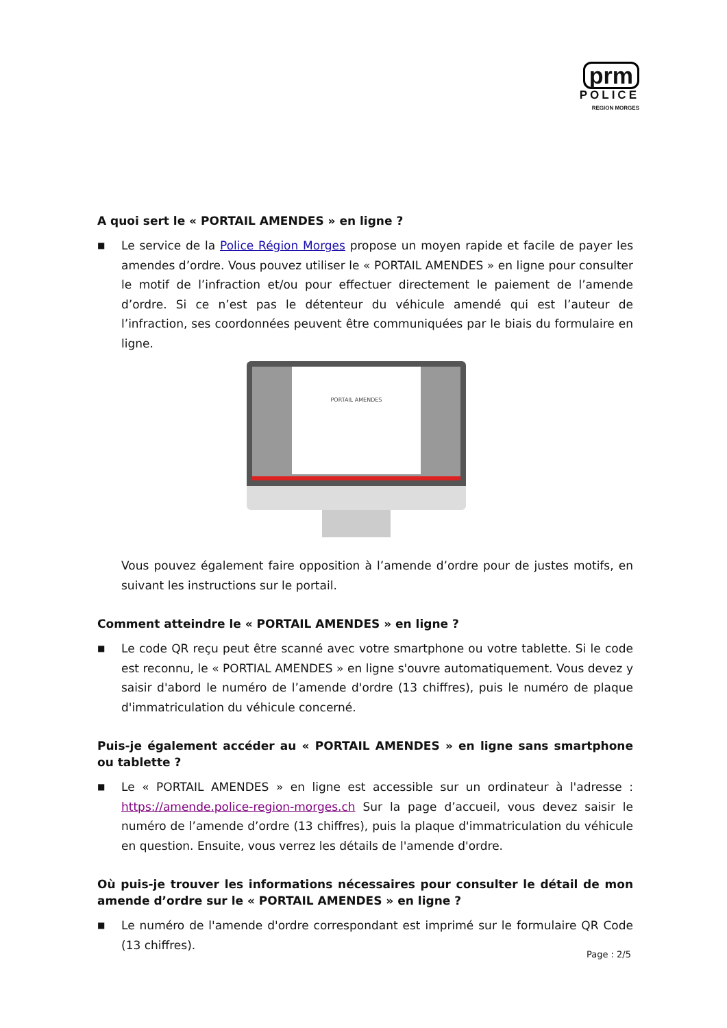prm
POLICE
REGION MORGES
A quoi sert le « PORTAIL AMENDES » en ligne ?
■
Le service de la Police Région Morges propose un moyen rapide et facile de payer les amendes d’ordre. Vous pouvez utiliser le « PORTAIL AMENDES » en ligne pour consulter le motif de l’infraction et/ou pour effectuer directement le paiement de l’amende d’ordre. Si ce n’est pas le détenteur du véhicule amendé qui est l’auteur de l’infraction, ses coordonnées peuvent être communiquées par le biais du formulaire en ligne.
PORTAIL AMENDES
Vous pouvez également faire opposition à l’amende d’ordre pour de justes motifs, en suivant les instructions sur le portail.
Comment atteindre le « PORTAIL AMENDES » en ligne ?
■
Le code QR reçu peut être scanné avec votre smartphone ou votre tablette. Si le code est reconnu, le « PORTIAL AMENDES » en ligne s'ouvre automatiquement. Vous devez y saisir d'abord le numéro de l’amende d'ordre (13 chiffres), puis le numéro de plaque d'immatriculation du véhicule concerné.
Puis-je également accéder au « PORTAIL AMENDES » en ligne sans smartphone ou tablette ?
■
Le « PORTAIL AMENDES » en ligne est accessible sur un ordinateur à l'adresse : https://amende.police-region-morges.ch Sur la page d’accueil, vous devez saisir le numéro de l’amende d’ordre (13 chiffres), puis la plaque d'immatriculation du véhicule en question. Ensuite, vous verrez les détails de l'amende d'ordre.
Où puis-je trouver les informations nécessaires pour consulter le détail de mon amende d’ordre sur le « PORTAIL AMENDES » en ligne ?
■
Le numéro de l'amende d'ordre correspondant est imprimé sur le formulaire QR Code (13 chiffres).
Page : 2/5